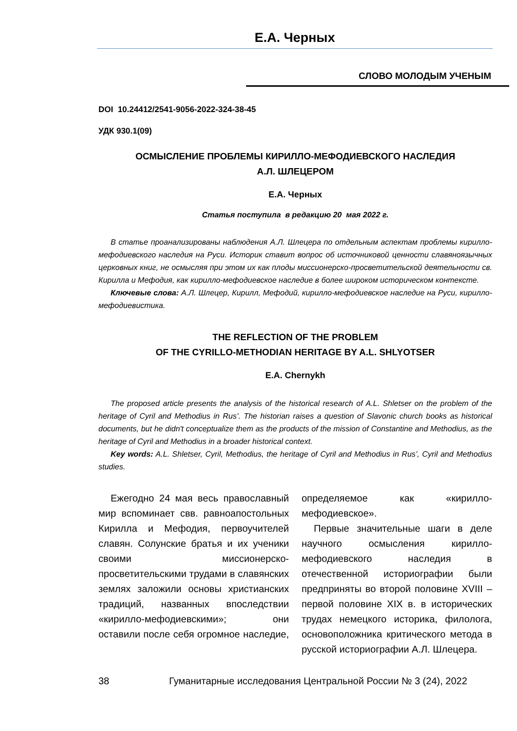Е.А. Черных
СЛОВО МОЛОДЫМ УЧЕНЫМ
DOI 10.24412/2541-9056-2022-324-38-45
УДК 930.1(09)
ОСМЫСЛЕНИЕ ПРОБЛЕМЫ КИРИЛЛО-МЕФОДИЕВСКОГО НАСЛЕДИЯ
А.Л. ШЛЕЦЕРОМ
Е.А. Черных
Статья поступила в редакцию 20 мая 2022 г.
В статье проанализированы наблюдения А.Л. Шлецера по отдельным аспектам проблемы кирилло-мефодиевского наследия на Руси. Историк ставит вопрос об источниковой ценности славяноязычных церковных книг, не осмысляя при этом их как плоды миссионерско-просветительской деятельности св. Кирилла и Мефодия, как кирилло-мефодиевское наследие в более широком историческом контексте.
Ключевые слова: А.Л. Шлецер, Кирилл, Мефодий, кирилло-мефодиевское наследие на Руси, кирилло-мефодиевистика.
THE REFLECTION OF THE PROBLEM
OF THE CYRILLO-METHODIAN HERITAGE BY A.L. SHLYOTSER
E.A. Chernykh
The proposed article presents the analysis of the historical research of A.L. Shletser on the problem of the heritage of Cyril and Methodius in Rus’. The historian raises a question of Slavonic church books as historical documents, but he didn't conceptualize them as the products of the mission of Constantine and Methodius, as the heritage of Cyril and Methodius in a broader historical context.
Key words: A.L. Shletser, Cyril, Methodius, the heritage of Cyril and Methodius in Rus’, Cyril and Methodius studies.
Ежегодно 24 мая весь православный мир вспоминает свв. равноапостольных Кирилла и Мефодия, первоучителей славян. Солунские братья и их ученики своими миссионерско-просветительскими трудами в славянских землях заложили основы христианских традиций, названных впоследствии «кирилло-мефодиевскими»; они оставили после себя огромное наследие, определяемое как «кирилло-мефодиевское».
Первые значительные шаги в деле научного осмысления кирилло-мефодиевского наследия в отечественной историографии были предприняты во второй половине XVIII – первой половине XIX в. в исторических трудах немецкого историка, филолога, основоположника критического метода в русской историографии А.Л. Шлецера.
38 Гуманитарные исследования Центральной России № 3 (24), 2022